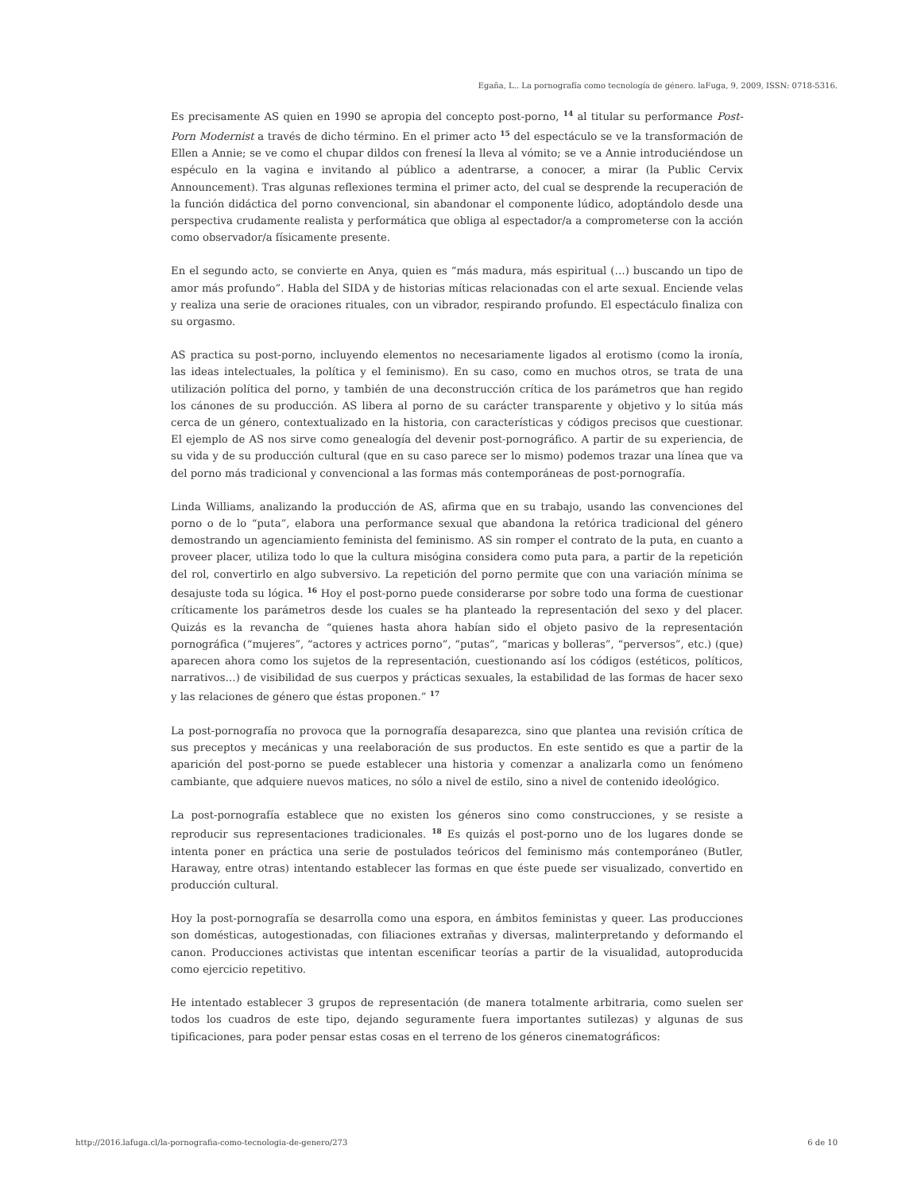Egaña, L.. La pornografía como tecnología de género. laFuga, 9, 2009, ISSN: 0718-5316.
Es precisamente AS quien en 1990 se apropia del concepto post-porno, <sup>14</sup> al titular su performance Post-Porn Modernist a través de dicho término. En el primer acto <sup>15</sup> del espectáculo se ve la transformación de Ellen a Annie; se ve como el chupar dildos con frenesí la lleva al vómito; se ve a Annie introduciéndose un espéculo en la vagina e invitando al público a adentrarse, a conocer, a mirar (la Public Cervix Announcement). Tras algunas reflexiones termina el primer acto, del cual se desprende la recuperación de la función didáctica del porno convencional, sin abandonar el componente lúdico, adoptándolo desde una perspectiva crudamente realista y performática que obliga al espectador/a a comprometerse con la acción como observador/a físicamente presente.
En el segundo acto, se convierte en Anya, quien es “más madura, más espiritual (…) buscando un tipo de amor más profundo”. Habla del SIDA y de historias míticas relacionadas con el arte sexual. Enciende velas y realiza una serie de oraciones rituales, con un vibrador, respirando profundo. El espectáculo finaliza con su orgasmo.
AS practica su post-porno, incluyendo elementos no necesariamente ligados al erotismo (como la ironía, las ideas intelectuales, la política y el feminismo). En su caso, como en muchos otros, se trata de una utilización política del porno, y también de una deconstrucción crítica de los parámetros que han regido los cánones de su producción. AS libera al porno de su carácter transparente y objetivo y lo sitúa más cerca de un género, contextualizado en la historia, con características y códigos precisos que cuestionar. El ejemplo de AS nos sirve como genealogía del devenir post-pornográfico. A partir de su experiencia, de su vida y de su producción cultural (que en su caso parece ser lo mismo) podemos trazar una línea que va del porno más tradicional y convencional a las formas más contemporáneas de post-pornografía.
Linda Williams, analizando la producción de AS, afirma que en su trabajo, usando las convenciones del porno o de lo “puta”, elabora una performance sexual que abandona la retórica tradicional del género demostrando un agenciamiento feminista del feminismo. AS sin romper el contrato de la puta, en cuanto a proveer placer, utiliza todo lo que la cultura misógina considera como puta para, a partir de la repetición del rol, convertirlo en algo subversivo. La repetición del porno permite que con una variación mínima se desajuste toda su lógica. <sup>16</sup> Hoy el post-porno puede considerarse por sobre todo una forma de cuestionar críticamente los parámetros desde los cuales se ha planteado la representación del sexo y del placer. Quizás es la revancha de “quienes hasta ahora habían sido el objeto pasivo de la representación pornográfica (“mujeres”, “actores y actrices porno”, “putas”, “maricas y bolleras”, “perversos”, etc.) (que) aparecen ahora como los sujetos de la representación, cuestionando así los códigos (estéticos, políticos, narrativos…) de visibilidad de sus cuerpos y prácticas sexuales, la estabilidad de las formas de hacer sexo y las relaciones de género que éstas proponen.” <sup>17</sup>
La post-pornografía no provoca que la pornografía desaparezca, sino que plantea una revisión crítica de sus preceptos y mecánicas y una reelaboración de sus productos. En este sentido es que a partir de la aparición del post-porno se puede establecer una historia y comenzar a analizarla como un fenómeno cambiante, que adquiere nuevos matices, no sólo a nivel de estilo, sino a nivel de contenido ideológico.
La post-pornografía establece que no existen los géneros sino como construcciones, y se resiste a reproducir sus representaciones tradicionales. <sup>18</sup> Es quizás el post-porno uno de los lugares donde se intenta poner en práctica una serie de postulados teóricos del feminismo más contemporáneo (Butler, Haraway, entre otras) intentando establecer las formas en que éste puede ser visualizado, convertido en producción cultural.
Hoy la post-pornografía se desarrolla como una espora, en ámbitos feministas y queer. Las producciones son domésticas, autogestionadas, con filiaciones extrañas y diversas, malinterpretando y deformando el canon. Producciones activistas que intentan escenificar teorías a partir de la visualidad, autoproducida como ejercicio repetitivo.
He intentado establecer 3 grupos de representación (de manera totalmente arbitraria, como suelen ser todos los cuadros de este tipo, dejando seguramente fuera importantes sutilezas) y algunas de sus tipificaciones, para poder pensar estas cosas en el terreno de los géneros cinematográficos:
http://2016.lafuga.cl/la-pornografia-como-tecnologia-de-genero/273 6 de 10